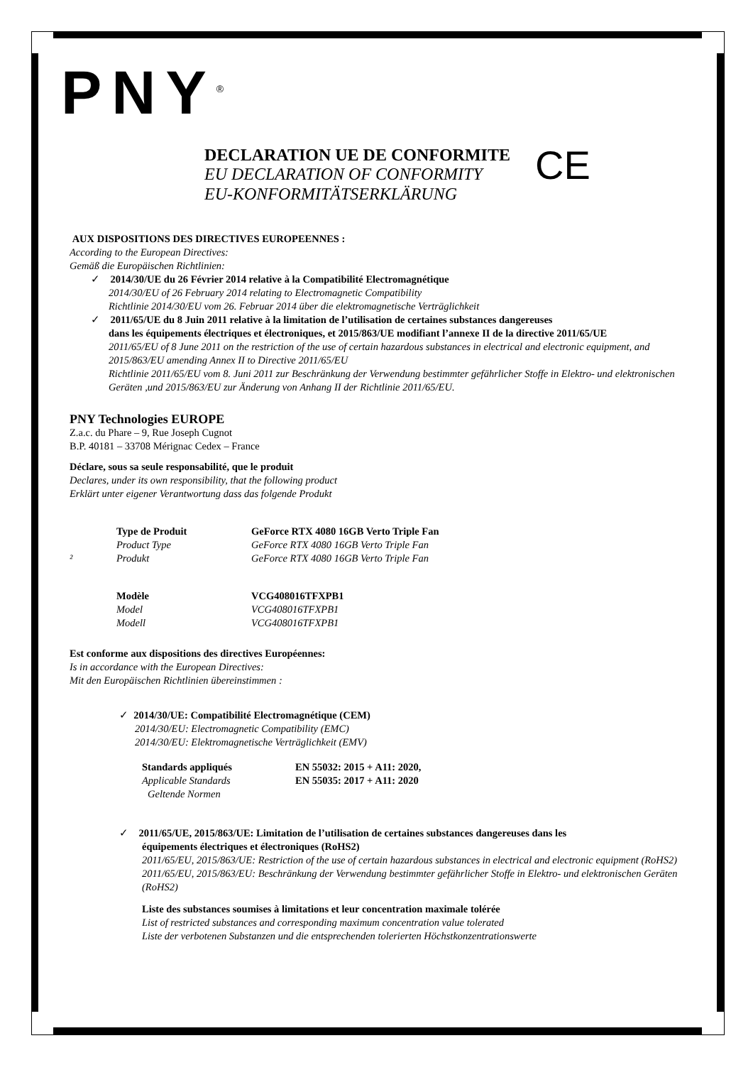PNY<sup>®</sup>
DECLARATION UE DE CONFORMITE
EU DECLARATION OF CONFORMITY
EU-KONFORMITÄTSERKLÄRUNG
CE
AUX DISPOSITIONS DES DIRECTIVES EUROPEENNES :
According to the European Directives:
Gemäß die Europäischen Richtlinien:
✓ 2014/30/UE du 26 Février 2014 relative à la Compatibilité Electromagnétique
2014/30/EU of 26 February 2014 relating to Electromagnetic Compatibility
Richtlinie 2014/30/EU vom 26. Februar 2014 über die elektromagnetische Verträglichkeit
✓ 2011/65/UE du 8 Juin 2011 relative à la limitation de l’utilisation de certaines substances dangereuses
dans les équipements électriques et électroniques, et 2015/863/UE modifiant l’annexe II de la directive 2011/65/UE
2011/65/EU of 8 June 2011 on the restriction of the use of certain hazardous substances in electrical and electronic equipment, and 2015/863/EU amending Annex II to Directive 2011/65/EU
Richtlinie 2011/65/EU vom 8. Juni 2011 zur Beschränkung der Verwendung bestimmter gefährlicher Stoffe in Elektro- und elektronischen Geräten ,und 2015/863/EU zur Änderung von Anhang II der Richtlinie 2011/65/EU.
PNY Technologies EUROPE
Z.a.c. du Phare – 9, Rue Joseph Cugnot
B.P. 40181 – 33708 Mérignac Cedex – France
Déclare, sous sa seule responsabilité, que le produit
Declares, under its own responsibility, that the following product
Erklärt unter eigener Verantwortung dass das folgende Produkt
Type de Produit GeForce RTX 4080 16GB Verto Triple Fan
Product Type GeForce RTX 4080 16GB Verto Triple Fan
² Produkt GeForce RTX 4080 16GB Verto Triple Fan
Modèle VCG408016TFXPB1
Model VCG408016TFXPB1
Modell VCG408016TFXPB1
Est conforme aux dispositions des directives Européennes:
Is in accordance with the European Directives:
Mit den Europäischen Richtlinien übereinstimmen :
✓ 2014/30/UE: Compatibilité Electromagnétique (CEM)
2014/30/EU: Electromagnetic Compatibility (EMC)
2014/30/EU: Elektromagnetische Verträglichkeit (EMV)
Standards appliqués EN 55032: 2015 + A11: 2020,
Applicable Standards EN 55035: 2017 + A11: 2020
Geltende Normen
✓ 2011/65/UE, 2015/863/UE: Limitation de l’utilisation de certaines substances dangereuses dans les
équipements électriques et électroniques (RoHS2)
2011/65/EU, 2015/863/UE: Restriction of the use of certain hazardous substances in electrical and electronic equipment (RoHS2)
2011/65/EU, 2015/863/EU: Beschränkung der Verwendung bestimmter gefährlicher Stoffe in Elektro- und elektronischen Geräten (RoHS2)
Liste des substances soumises à limitations et leur concentration maximale tolérée
List of restricted substances and corresponding maximum concentration value tolerated
Liste der verbotenen Substanzen und die entsprechenden tolerierten Höchstkonzentrationswerte